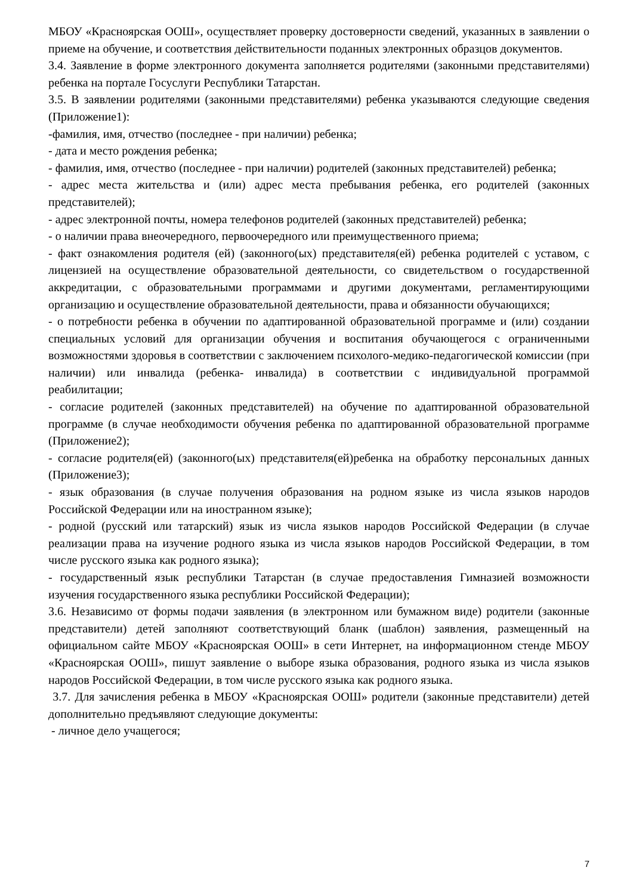МБОУ «Красноярская ООШ», осуществляет проверку достоверности сведений, указанных в заявлении о приеме на обучение, и соответствия действительности поданных электронных образцов документов.
3.4. Заявление в форме электронного документа заполняется родителями (законными представителями) ребенка на портале Госуслуги Республики Татарстан.
3.5. В заявлении родителями (законными представителями) ребенка указываются следующие сведения (Приложение1):
-фамилия, имя, отчество (последнее - при наличии) ребенка;
- дата и место рождения ребенка;
- фамилия, имя, отчество (последнее - при наличии) родителей (законных представителей) ребенка;
- адрес места жительства и (или) адрес места пребывания ребенка, его родителей (законных представителей);
- адрес электронной почты, номера телефонов родителей (законных представителей) ребенка;
- о наличии права внеочередного, первоочередного или преимущественного приема;
- факт ознакомления родителя (ей) (законного(ых) представителя(ей) ребенка родителей с уставом, с лицензией на осуществление образовательной деятельности, со свидетельством о государственной аккредитации, с образовательными программами и другими документами, регламентирующими организацию и осуществление образовательной деятельности, права и обязанности обучающихся;
- о потребности ребенка в обучении по адаптированной образовательной программе и (или) создании специальных условий для организации обучения и воспитания обучающегося с ограниченными возможностями здоровья в соответствии с заключением психолого-медико-педагогической комиссии (при наличии) или инвалида (ребенка- инвалида) в соответствии с индивидуальной программой реабилитации;
- согласие родителей (законных представителей) на обучение по адаптированной образовательной программе (в случае необходимости обучения ребенка по адаптированной образовательной программе (Приложение2);
- согласие родителя(ей) (законного(ых) представителя(ей)ребенка на обработку персональных данных (Приложение3);
- язык образования (в случае получения образования на родном языке из числа языков народов Российской Федерации или на иностранном языке);
- родной (русский или татарский) язык из числа языков народов Российской Федерации (в случае реализации права на изучение родного языка из числа языков народов Российской Федерации, в том числе русского языка как родного языка);
- государственный язык республики Татарстан (в случае предоставления Гимназией возможности изучения государственного языка республики Российской Федерации);
3.6. Независимо от формы подачи заявления (в электронном или бумажном виде) родители (законные представители) детей заполняют соответствующий бланк (шаблон) заявления, размещенный на официальном сайте МБОУ «Красноярская ООШ» в сети Интернет, на информационном стенде МБОУ «Красноярская ООШ», пишут заявление о выборе языка образования, родного языка из числа языков народов Российской Федерации, в том числе русского языка как родного языка.
3.7. Для зачисления ребенка в МБОУ «Красноярская ООШ» родители (законные представители) детей дополнительно предъявляют следующие документы:
- личное дело учащегося;
7